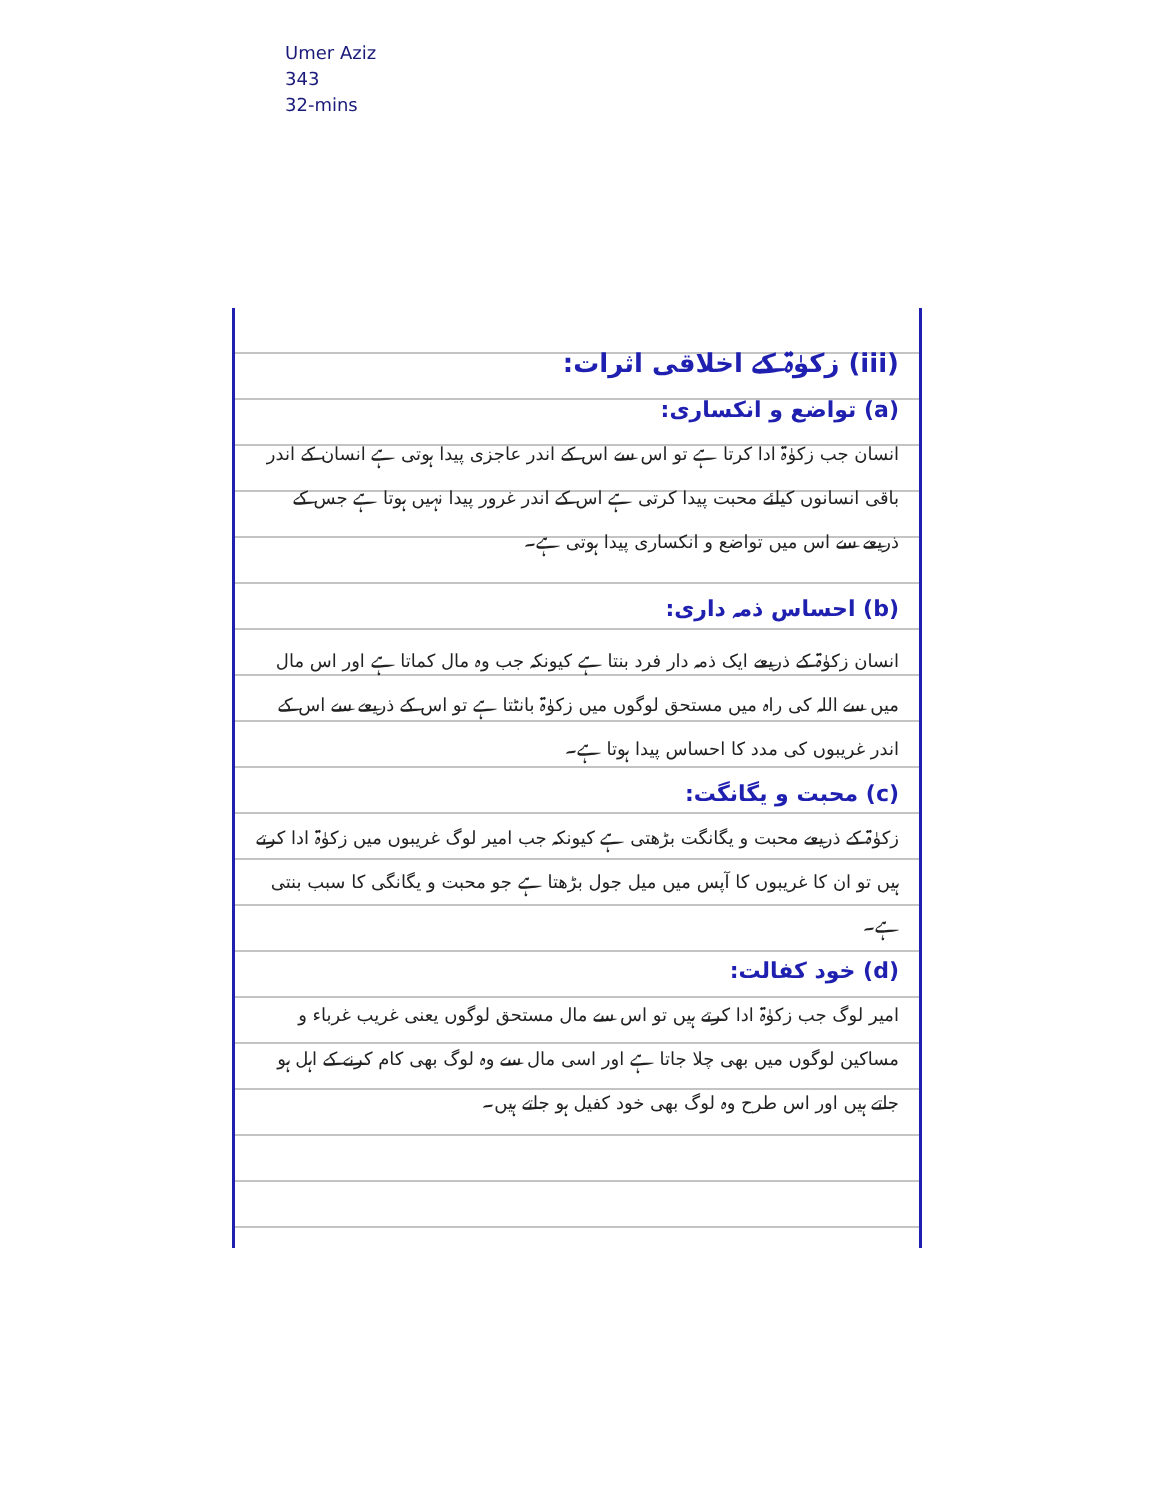Umer Aziz
343
32-mins
(iii) زکوٰۃ کے اخلاقی اثرات:
(a) تواضع و انکساری:
انسان جب زکوٰۃ ادا کرتا ہے تو اس سے اس کے اندر عاجزی پیدا ہوتی ہے انسان کے اندر باقی انسانوں کیلئے محبت پیدا کرتی ہے اس کے اندر غرور پیدا نہیں ہوتا ہے جس کے ذریعے سے اس میں تواضع و انکساری پیدا ہوتی ہے۔
(b) احساس ذمہ داری:
انسان زکوٰۃ کے ذریعے ایک ذمہ دار فرد بنتا ہے کیونکہ جب وہ مال کماتا ہے اور اس مال میں سے اللہ کی راہ میں مستحق لوگوں میں زکوٰۃ بانٹتا ہے تو اس کے ذریعے سے اس کے اندر غریبوں کی مدد کا احساس پیدا ہوتا ہے۔
(c) محبت و یگانگت:
زکوٰۃ کے ذریعے محبت و یگانگت بڑھتی ہے کیونکہ جب امیر لوگ غریبوں میں زکوٰۃ ادا کرتے ہیں تو ان کا غریبوں کا آپس میں میل جول بڑھتا ہے جو محبت و یگانگی کا سبب بنتی ہے۔
(d) خود کفالت:
امیر لوگ جب زکوٰۃ ادا کرتے ہیں تو اس سے مال مستحق لوگوں یعنی غریب غرباء و مساکین لوگوں میں بھی چلا جاتا ہے اور اسی مال سے وہ لوگ بھی کام کرنے کے اہل ہو جاتے ہیں اور اس طرح وہ لوگ بھی خود کفیل ہو جاتے ہیں۔